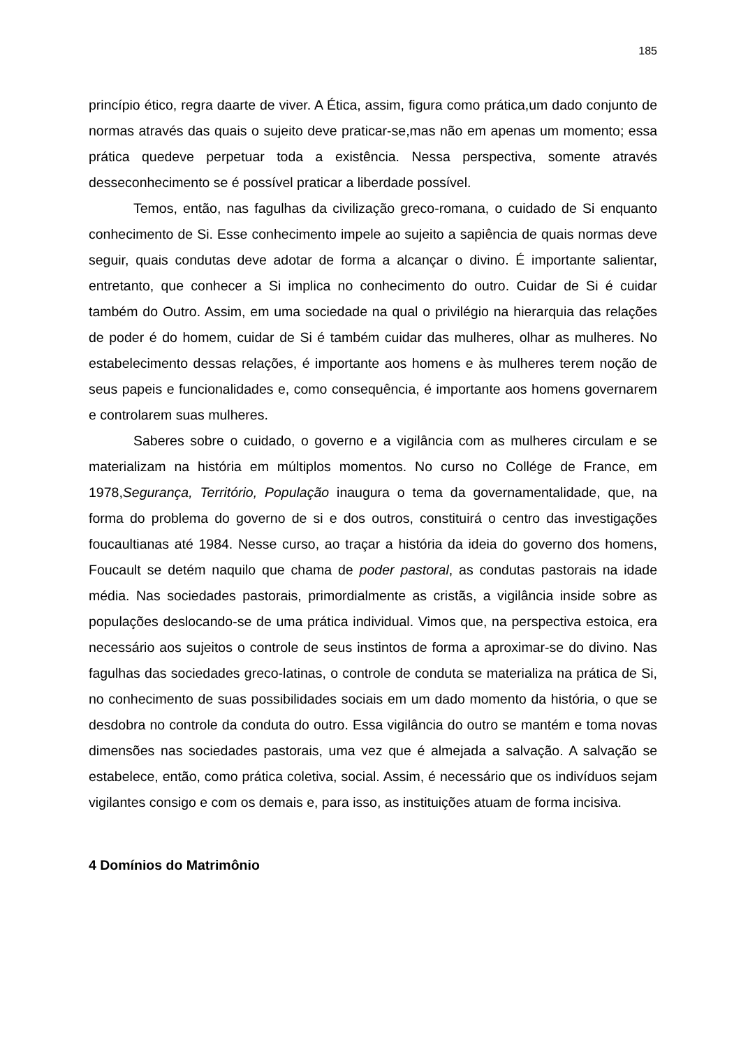185
princípio ético, regra daarte de viver. A Ética, assim, figura como prática,um dado conjunto de normas através das quais o sujeito deve praticar-se,mas não em apenas um momento; essa prática quedeve perpetuar toda a existência. Nessa perspectiva, somente através desseconhecimento se é possível praticar a liberdade possível.
Temos, então, nas fagulhas da civilização greco-romana, o cuidado de Si enquanto conhecimento de Si. Esse conhecimento impele ao sujeito a sapiência de quais normas deve seguir, quais condutas deve adotar de forma a alcançar o divino. É importante salientar, entretanto, que conhecer a Si implica no conhecimento do outro. Cuidar de Si é cuidar também do Outro. Assim, em uma sociedade na qual o privilégio na hierarquia das relações de poder é do homem, cuidar de Si é também cuidar das mulheres, olhar as mulheres. No estabelecimento dessas relações, é importante aos homens e às mulheres terem noção de seus papeis e funcionalidades e, como consequência, é importante aos homens governarem e controlarem suas mulheres.
Saberes sobre o cuidado, o governo e a vigilância com as mulheres circulam e se materializam na história em múltiplos momentos. No curso no Collége de France, em 1978,Segurança, Território, População inaugura o tema da governamentalidade, que, na forma do problema do governo de si e dos outros, constituirá o centro das investigações foucaultianas até 1984. Nesse curso, ao traçar a história da ideia do governo dos homens, Foucault se detém naquilo que chama de poder pastoral, as condutas pastorais na idade média. Nas sociedades pastorais, primordialmente as cristãs, a vigilância inside sobre as populações deslocando-se de uma prática individual. Vimos que, na perspectiva estoica, era necessário aos sujeitos o controle de seus instintos de forma a aproximar-se do divino. Nas fagulhas das sociedades greco-latinas, o controle de conduta se materializa na prática de Si, no conhecimento de suas possibilidades sociais em um dado momento da história, o que se desdobra no controle da conduta do outro. Essa vigilância do outro se mantém e toma novas dimensões nas sociedades pastorais, uma vez que é almejada a salvação. A salvação se estabelece, então, como prática coletiva, social. Assim, é necessário que os indivíduos sejam vigilantes consigo e com os demais e, para isso, as instituições atuam de forma incisiva.
4 Domínios do Matrimônio